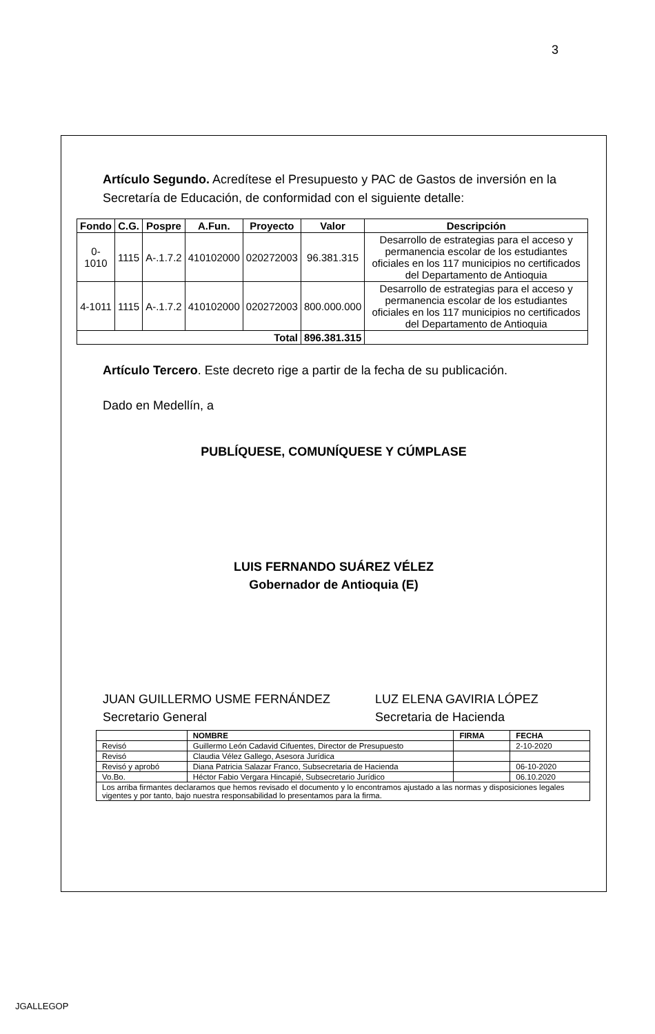3
Artículo Segundo. Acredítese el Presupuesto y PAC de Gastos de inversión en la Secretaría de Educación, de conformidad con el siguiente detalle:
| Fondo | C.G. | Pospre | A.Fun. | Proyecto | Valor | Descripción |
| --- | --- | --- | --- | --- | --- | --- |
| 0-1010 | 1115 | A-.1.7.2 | 410102000 | 020272003 | 96.381.315 | Desarrollo de estrategias para el acceso y permanencia escolar de los estudiantes oficiales en los 117 municipios no certificados del Departamento de Antioquia |
| 4-1011 | 1115 | A-.1.7.2 | 410102000 | 020272003 | 800.000.000 | Desarrollo de estrategias para el acceso y permanencia escolar de los estudiantes oficiales en los 117 municipios no certificados del Departamento de Antioquia |
| Total | | | | | 896.381.315 | |
Artículo Tercero. Este decreto rige a partir de la fecha de su publicación.
Dado en Medellín, a
PUBLÍQUESE, COMUNÍQUESE Y CÚMPLASE
LUIS FERNANDO SUÁREZ VÉLEZ
Gobernador de Antioquia (E)
JUAN GUILLERMO USME FERNÁNDEZ
Secretario General
LUZ ELENA GAVIRIA LÓPEZ
Secretaria de Hacienda
| | NOMBRE | FIRMA | FECHA |
| --- | --- | --- | --- |
| Revisó | Guillermo León Cadavid Cifuentes, Director de Presupuesto | | 2-10-2020 |
| Revisó | Claudia Vélez Gallego, Asesora Jurídica | | |
| Revisó y aprobó | Diana Patricia Salazar Franco, Subsecretaria de Hacienda | | 06-10-2020 |
| Vo.Bo. | Héctor Fabio Vergara Hincapié, Subsecretario Jurídico | | 06.10.2020 |
| Los arriba firmantes declaramos que hemos revisado el documento y lo encontramos ajustado a las normas y disposiciones legales vigentes y por tanto, bajo nuestra responsabilidad lo presentamos para la firma. | | | |
JGALLEGOP